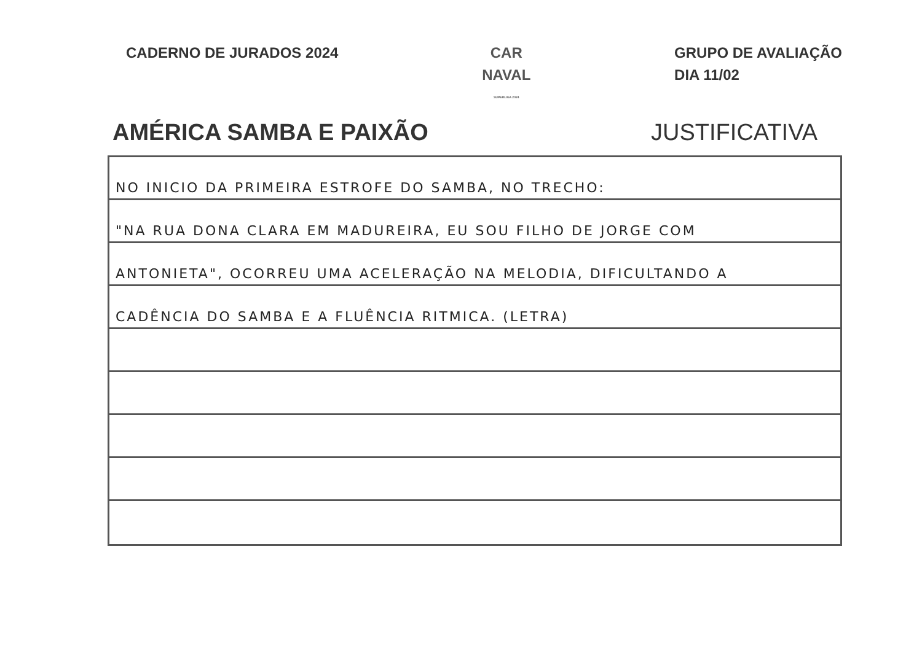CADERNO DE JURADOS 2024 CAR
NAVAL
SUPERLIGA 2024
GRUPO DE AVALIAÇÃO
DIA 11/02
AMÉRICA SAMBA E PAIXÃO JUSTIFICATIVA
NO INICIO DA PRIMEIRA ESTROFE DO SAMBA, NO TRECHO:
"NA RUA DONA CLARA EM MADUREIRA, EU SOU FILHO DE JORGE COM
ANTONIETA", OCORREU UMA ACELERAÇÃO NA MELODIA, DIFICULTANDO A
CADÊNCIA DO SAMBA E A FLUÊNCIA RITMICA. (LETRA)